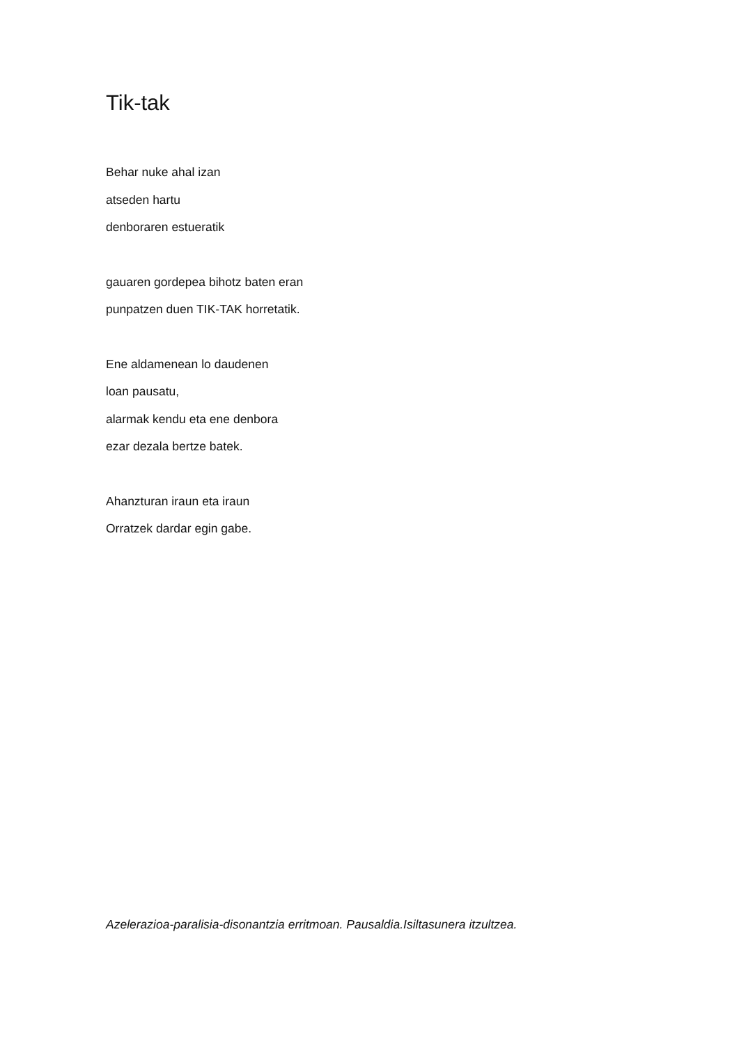Tik-tak
Behar nuke ahal izan
atseden hartu
denboraren estueratik
gauaren gordepea bihotz baten eran
punpatzen duen TIK-TAK horretatik.
Ene aldamenean lo daudenen
loan pausatu,
alarmak kendu eta ene denbora
ezar dezala bertze batek.
Ahanzturan iraun eta iraun
Orratzek dardar egin gabe.
Azelerazioa-paralisia-disonantzia erritmoan. Pausaldia.Isiltasunera itzultzea.